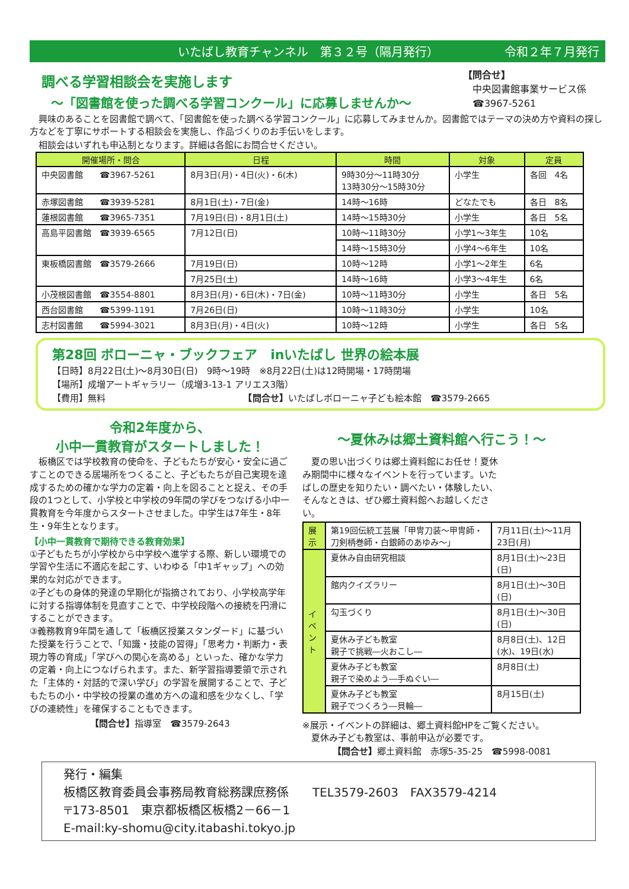いたばし教育チャンネル　第３２号（隔月発行） 令和２年７月発行
調べる学習相談会を実施します
～「図書館を使った調べる学習コンクール」に応募しませんか～
【問合せ】
　中央図書館事業サービス係
　☎3967-5261
興味のあることを図書館で調べて、「図書館を使った調べる学習コンクール」に応募してみませんか。図書館ではテーマの決め方や資料の探し方などを丁寧にサポートする相談会を実施し、作品づくりのお手伝いをします。
相談会はいずれも申込制となります。詳細は各館にお問合せください。
| 開催場所・問合 | 日程 | 時間 | 対象 | 定員 |
| --- | --- | --- | --- | --- |
| 中央図書館 ☎3967-5261 | 8月3日(月)・4日(火)・6(木) | 9時30分～11時30分 13時30分～15時30分 | 小学生 | 各回 4名 |
| 赤塚図書館 ☎3939-5281 | 8月1日(土)・7日(金) | 14時～16時 | どなたでも | 各日 8名 |
| 蓮根図書館 ☎3965-7351 | 7月19日(日)・8月1日(土) | 14時～15時30分 | 小学生 | 各日 5名 |
| 高島平図書館 ☎3939-6565 | 7月12日(日) | 10時～11時30分 | 小学1～3年生 | 10名 |
| | | 14時～15時30分 | 小学4～6年生 | 10名 |
| 東板橋図書館 ☎3579-2666 | 7月19日(日) | 10時～12時 | 小学1～2年生 | 6名 |
| | 7月25日(土) | 14時～16時 | 小学3～4年生 | 6名 |
| 小茂根図書館 ☎3554-8801 | 8月3日(月)・6日(木)・7日(金) | 10時～11時30分 | 小学生 | 各日 5名 |
| 西台図書館 ☎5399-1191 | 7月26日(日) | 10時～11時30分 | 小学生 | 10名 |
| 志村図書館 ☎5994-3021 | 8月3日(月)・4日(火) | 10時～12時 | 小学生 | 各日 5名 |
第28回 ボローニャ・ブックフェア　inいたばし 世界の絵本展
【日時】8月22日(土)～8月30日(日)　9時～19時　※8月22日(土)は12時開場・17時閉場
【場所】成増アートギャラリー（成増3-13-1 アリエス3階）
【費用】無料　　　　　　　　　　　　　　　　【問合せ】いたばしボローニャ子ども絵本館　☎3579-2665
令和2年度から、
小中一貫教育がスタートしました！
板橋区では学校教育の使命を、子どもたちが安心・安全に過ごすことのできる居場所をつくること、子どもたちが自己実現を達成するための確かな学力の定着・向上を図ることと捉え、その手段の1つとして、小学校と中学校の9年間の学びをつなげる小中一貫教育を今年度からスタートさせました。中学生は7年生・8年生・9年生となります。
【小中一貫教育で期待できる教育効果】
①子どもたちが小学校から中学校へ進学する際、新しい環境での学習や生活に不適応を起こす、いわゆる「中1ギャップ」への効果的な対応ができます。
②子どもの身体的発達の早期化が指摘されており、小学校高学年に対する指導体制を見直すことで、中学校段階への接続を円滑にすることができます。
③義務教育9年間を通して「板橋区授業スタンダード」に基づいた授業を行うことで、「知識・技能の習得」「思考力・判断力・表現力等の育成」「学びへの関心を高める」といった、確かな学力の定着・向上につなげられます。また、新学習指導要領で示された「主体的・対話的で深い学び」の学習を展開することで、子どもたちの小・中学校の授業の進め方への違和感を少なくし、「学びの連続性」を確保することもできます。
【問合せ】指導室　☎3579-2643
～夏休みは郷土資料館へ行こう！～
　夏の思い出づくりは郷土資料館にお任せ！夏休み期間中に様々なイベントを行っています。いたばしの歴史を知りたい・調べたい・体験したい、そんなときは、ぜひ郷土資料館へお越しください。
| 展示 | 第19回伝統工芸展「甲冑刀装～甲冑師・刀剣柄巻師・白銀師のあゆみ～」 | 7月11日(土)～11月23日(月) |
| イベント | 夏休み自由研究相談 | 8月1日(土)～23日(日) |
| | 館内クイズラリー | 8月1日(土)～30日(日) |
| | 勾玉づくり | 8月1日(土)～30日(日) |
| | 夏休み子ども教室 親子で挑戦―火おこし― | 8月8日(土)、12日(水)、19日(水) |
| | 夏休み子ども教室 親子で染めよう―手ぬぐい― | 8月8日(土) |
| | 夏休み子ども教室 親子でつくろう―貝輪― | 8月15日(土) |
※展示・イベントの詳細は、郷土資料館HPをご覧ください。
　夏休み子ども教室は、事前申込が必要です。
【問合せ】郷土資料館　赤塚5-35-25　☎5998-0081
発行・編集
板橋区教育委員会事務局教育総務課庶務係　　TEL3579-2603　FAX3579-4214
〒173-8501　東京都板橋区板橋2－66－1
E-mail:ky-shomu@city.itabashi.tokyo.jp